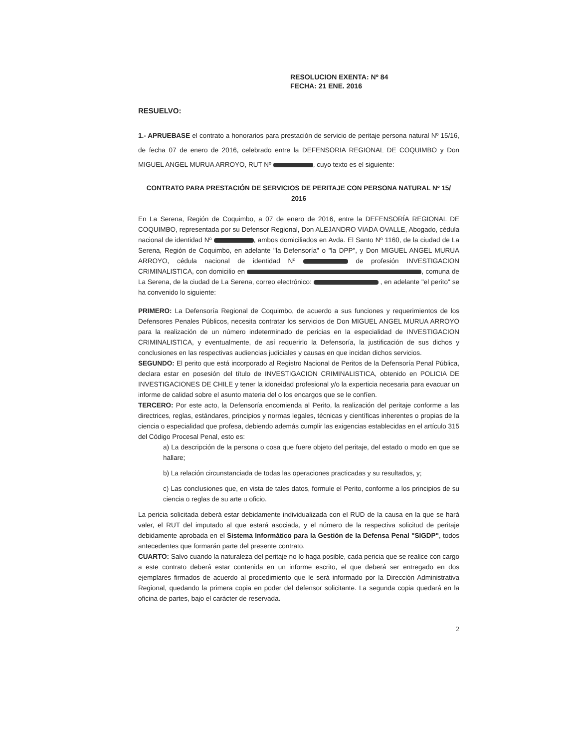RESOLUCION EXENTA: Nº 84
FECHA: 21 ENE. 2016
RESUELVO:
1.- APRUEBASE el contrato a honorarios para prestación de servicio de peritaje persona natural Nº 15/16, de fecha 07 de enero de 2016, celebrado entre la DEFENSORIA REGIONAL DE COQUIMBO y Don MIGUEL ANGEL MURUA ARROYO, RUT Nº , cuyo texto es el siguiente:
CONTRATO PARA PRESTACIÓN DE SERVICIOS DE PERITAJE CON PERSONA NATURAL Nº 15/ 2016
En La Serena, Región de Coquimbo, a 07 de enero de 2016, entre la DEFENSORÍA REGIONAL DE COQUIMBO, representada por su Defensor Regional, Don ALEJANDRO VIADA OVALLE, Abogado, cédula nacional de identidad Nº , ambos domiciliados en Avda. El Santo Nº 1160, de la ciudad de La Serena, Región de Coquimbo, en adelante "la Defensoría" o "la DPP", y Don MIGUEL ANGEL MURUA ARROYO, cédula nacional de identidad Nº de profesión INVESTIGACION CRIMINALISTICA, con domicilio en , comuna de La Serena, de la ciudad de La Serena, correo electrónico: , en adelante "el perito" se ha convenido lo siguiente:
PRIMERO: La Defensoría Regional de Coquimbo, de acuerdo a sus funciones y requerimientos de los Defensores Penales Públicos, necesita contratar los servicios de Don MIGUEL ANGEL MURUA ARROYO para la realización de un número indeterminado de pericias en la especialidad de INVESTIGACION CRIMINALISTICA, y eventualmente, de así requerirlo la Defensoría, la justificación de sus dichos y conclusiones en las respectivas audiencias judiciales y causas en que incidan dichos servicios.
SEGUNDO: El perito que está incorporado al Registro Nacional de Peritos de la Defensoría Penal Pública, declara estar en posesión del título de INVESTIGACION CRIMINALISTICA, obtenido en POLICIA DE INVESTIGACIONES DE CHILE y tener la idoneidad profesional y/o la experticia necesaria para evacuar un informe de calidad sobre el asunto materia del o los encargos que se le confíen.
TERCERO: Por este acto, la Defensoría encomienda al Perito, la realización del peritaje conforme a las directrices, reglas, estándares, principios y normas legales, técnicas y científicas inherentes o propias de la ciencia o especialidad que profesa, debiendo además cumplir las exigencias establecidas en el artículo 315 del Código Procesal Penal, esto es:
a) La descripción de la persona o cosa que fuere objeto del peritaje, del estado o modo en que se hallare;
b) La relación circunstanciada de todas las operaciones practicadas y su resultados, y;
c) Las conclusiones que, en vista de tales datos, formule el Perito, conforme a los principios de su ciencia o reglas de su arte u oficio.
La pericia solicitada deberá estar debidamente individualizada con el RUD de la causa en la que se hará valer, el RUT del imputado al que estará asociada, y el número de la respectiva solicitud de peritaje debidamente aprobada en el Sistema Informático para la Gestión de la Defensa Penal "SIGDP", todos antecedentes que formarán parte del presente contrato.
CUARTO: Salvo cuando la naturaleza del peritaje no lo haga posible, cada pericia que se realice con cargo a este contrato deberá estar contenida en un informe escrito, el que deberá ser entregado en dos ejemplares firmados de acuerdo al procedimiento que le será informado por la Dirección Administrativa Regional, quedando la primera copia en poder del defensor solicitante. La segunda copia quedará en la oficina de partes, bajo el carácter de reservada.
2